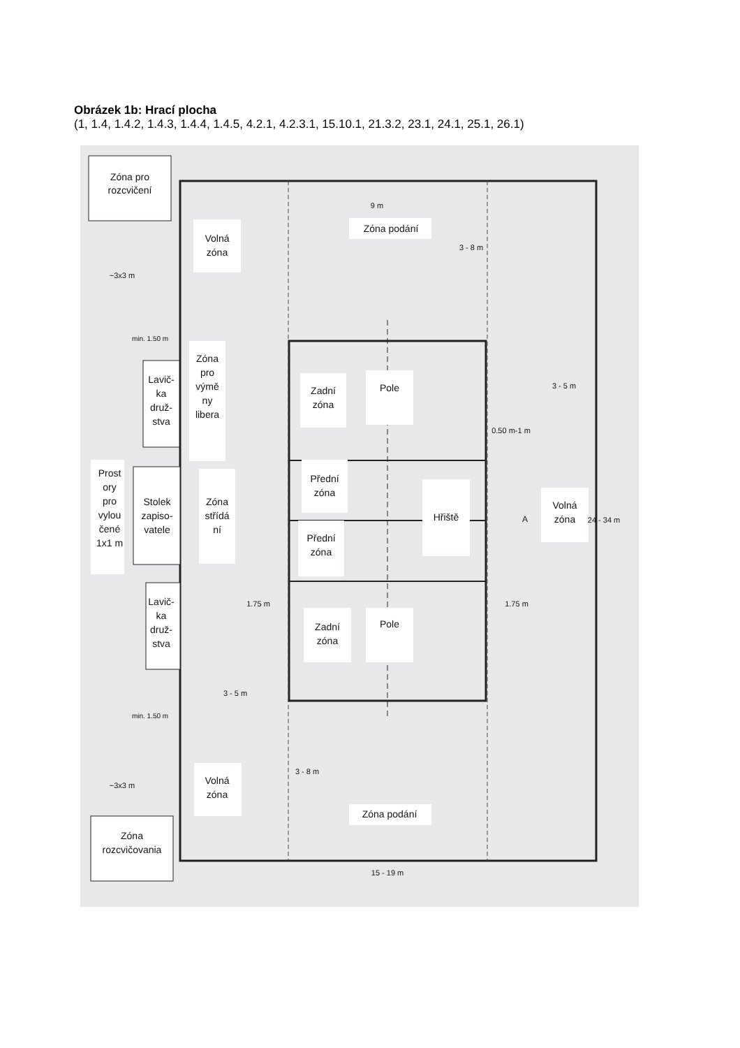Obrázek 1b: Hrací plocha
(1, 1.4, 1.4.2, 1.4.3, 1.4.4, 1.4.5, 4.2.1, 4.2.3.1, 15.10.1, 21.3.2, 23.1, 24.1, 25.1, 26.1)
Zóna pro
rozcvičení
Volná
zóna
Zóna podání
9 m
Zóna
pro
výmě
ny
libera
Lavič-
ka
druž-
stva
Zadní
zóna
Pole
3 - 5 m
0.50 m-1 m
Prost
ory
pro
vylou
čené
1x1 m
Stolek
zapiso-
vatele
Zóna
střídá
ní
Přední
zóna
Hřiště
Volná
zóna
Přední
zóna
1.75 m
1.75 m
Lavič-
ka
druž-
stva
Zadní
zóna
Pole
3 - 5 m
Volná
zóna
Zóna podání
Zóna
rozcvičovania
15 - 19 m
3 - 8 m
3 - 8 m
24 - 34 m
~3x3 m
~3x3 m
min. 1.50 m
min. 1.50 m
A